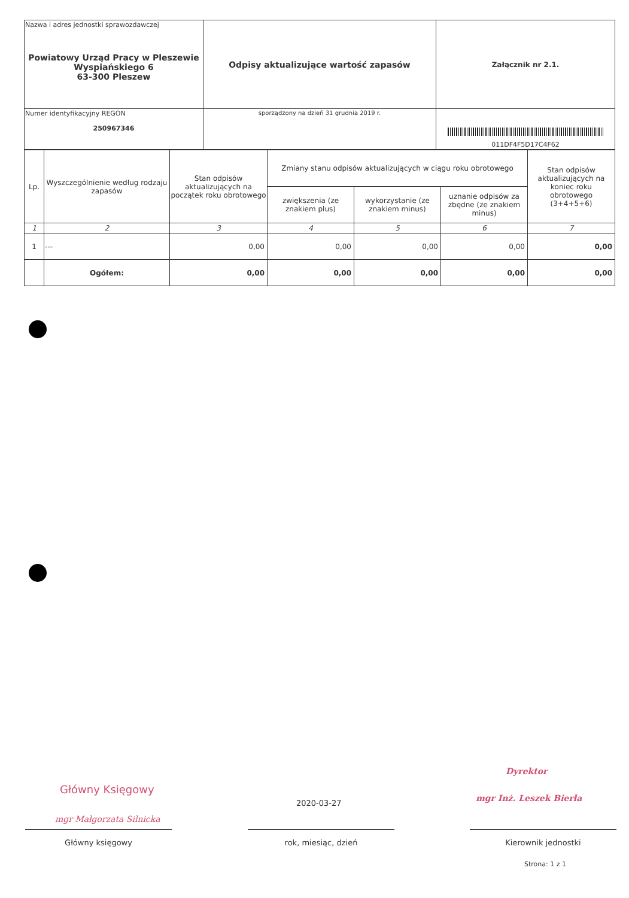| Nazwa i adres jednostki sprawozdawczej Powiatowy Urząd Pracy w Pleszewie Wyspiańskiego 6 63-300 Pleszew | Odpisy aktualizujące wartość zapasów | Załącznik nr 2.1. |
| Numer identyfikacyjny REGON 250967346 | | 011DF4F5D17C4F62 |
| | sporządzony na dzień 31 grudnia 2019 r. | |
| Lp. | Wyszczególnienie według rodzaju zapasów | Stan odpisów aktualizujących na początek roku obrotowego | Zmiany stanu odpisów aktualizujących w ciągu roku obrotowego | | | Stan odpisów aktualizujących na koniec roku obrotowego (3+4+5+6) |
| --- | --- | --- | --- | --- | --- | --- |
| | | | zwiększenia (ze znakiem plus) | wykorzystanie (ze znakiem minus) | uznanie odpisów za zbędne (ze znakiem minus) | |
| 1 | 2 | 3 | 4 | 5 | 6 | 7 |
| 1 | --- | 0,00 | 0,00 | 0,00 | 0,00 | 0,00 |
| | Ogółem: | 0,00 | 0,00 | 0,00 | 0,00 | 0,00 |
Główny Księgowy
mgr Małgorzata Silnicka
Dyrektor
mgr Inż. Leszek Bierła
2020-03-27
Główny księgowy rok, miesiąc, dzień Kierownik jednostki
Strona: 1 z 1